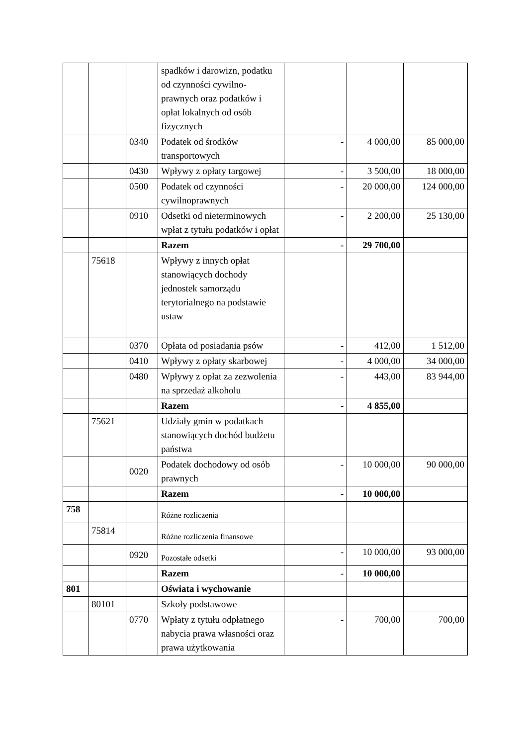| | | | spadków i darowizn, podatku od czynności cywilno-prawnych oraz podatków i opłat lokalnych od osób fizycznych | | | |
| | | 0340 | Podatek od środków transportowych | - | 4 000,00 | 85 000,00 |
| | | 0430 | Wpływy z opłaty targowej | - | 3 500,00 | 18 000,00 |
| | | 0500 | Podatek od czynności cywilnoprawnych | - | 20 000,00 | 124 000,00 |
| | | 0910 | Odsetki od nieterminowych wpłat z tytułu podatków i opłat | - | 2 200,00 | 25 130,00 |
| | | | Razem | - | 29 700,00 | |
| | 75618 | | Wpływy z innych opłat stanowiących dochody jednostek samorządu terytorialnego na podstawie ustaw | | | |
| | | 0370 | Opłata od posiadania psów | - | 412,00 | 1 512,00 |
| | | 0410 | Wpływy z opłaty skarbowej | - | 4 000,00 | 34 000,00 |
| | | 0480 | Wpływy z opłat za zezwolenia na sprzedaż alkoholu | - | 443,00 | 83 944,00 |
| | | | Razem | - | 4 855,00 | |
| | 75621 | | Udziały gmin w podatkach stanowiących dochód budżetu państwa | | | |
| | | 0020 | Podatek dochodowy od osób prawnych | - | 10 000,00 | 90 000,00 |
| | | | Razem | - | 10 000,00 | |
| 758 | | | Różne rozliczenia | | | |
| | 75814 | | Różne rozliczenia finansowe | | | |
| | | 0920 | Pozostałe odsetki | - | 10 000,00 | 93 000,00 |
| | | | Razem | - | 10 000,00 | |
| 801 | | | Oświata i wychowanie | | | |
| | 80101 | | Szkoły podstawowe | | | |
| | | 0770 | Wpłaty z tytułu odpłatnego nabycia prawa własności oraz prawa użytkowania | - | 700,00 | 700,00 |